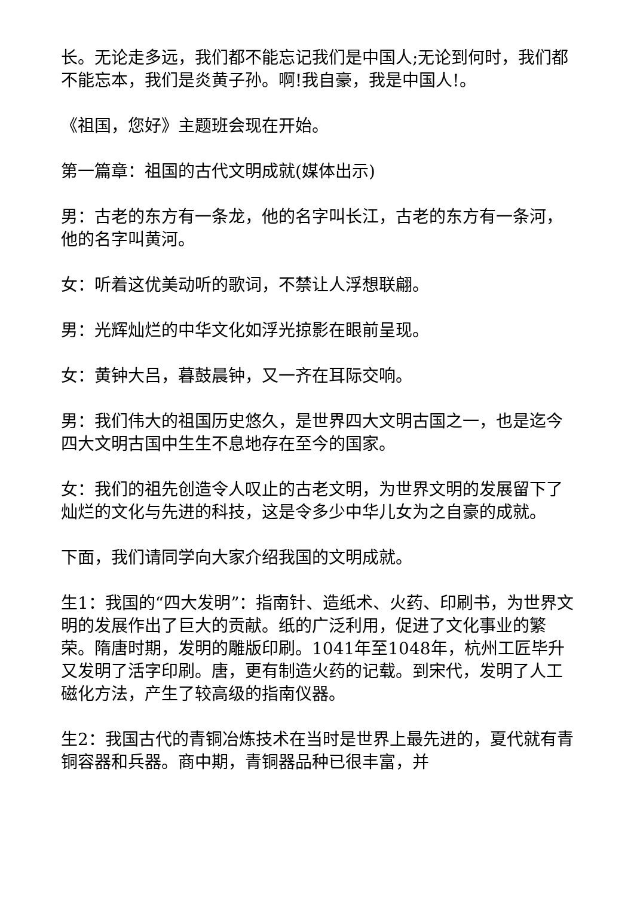长。无论走多远，我们都不能忘记我们是中国人;无论到何时，我们都不能忘本，我们是炎黄子孙。啊!我自豪，我是中国人!。
《祖国，您好》主题班会现在开始。
第一篇章：祖国的古代文明成就(媒体出示)
男：古老的东方有一条龙，他的名字叫长江，古老的东方有一条河，他的名字叫黄河。
女：听着这优美动听的歌词，不禁让人浮想联翩。
男：光辉灿烂的中华文化如浮光掠影在眼前呈现。
女：黄钟大吕，暮鼓晨钟，又一齐在耳际交响。
男：我们伟大的祖国历史悠久，是世界四大文明古国之一，也是迄今四大文明古国中生生不息地存在至今的国家。
女：我们的祖先创造令人叹止的古老文明，为世界文明的发展留下了灿烂的文化与先进的科技，这是令多少中华儿女为之自豪的成就。
下面，我们请同学向大家介绍我国的文明成就。
生1：我国的“四大发明”：指南针、造纸术、火药、印刷书，为世界文明的发展作出了巨大的贡献。纸的广泛利用，促进了文化事业的繁荣。隋唐时期，发明的雕版印刷。1041年至1048年，杭州工匠毕升又发明了活字印刷。唐，更有制造火药的记载。到宋代，发明了人工磁化方法，产生了较高级的指南仪器。
生2：我国古代的青铜冶炼技术在当时是世界上最先进的，夏代就有青铜容器和兵器。商中期，青铜器品种已很丰富，并